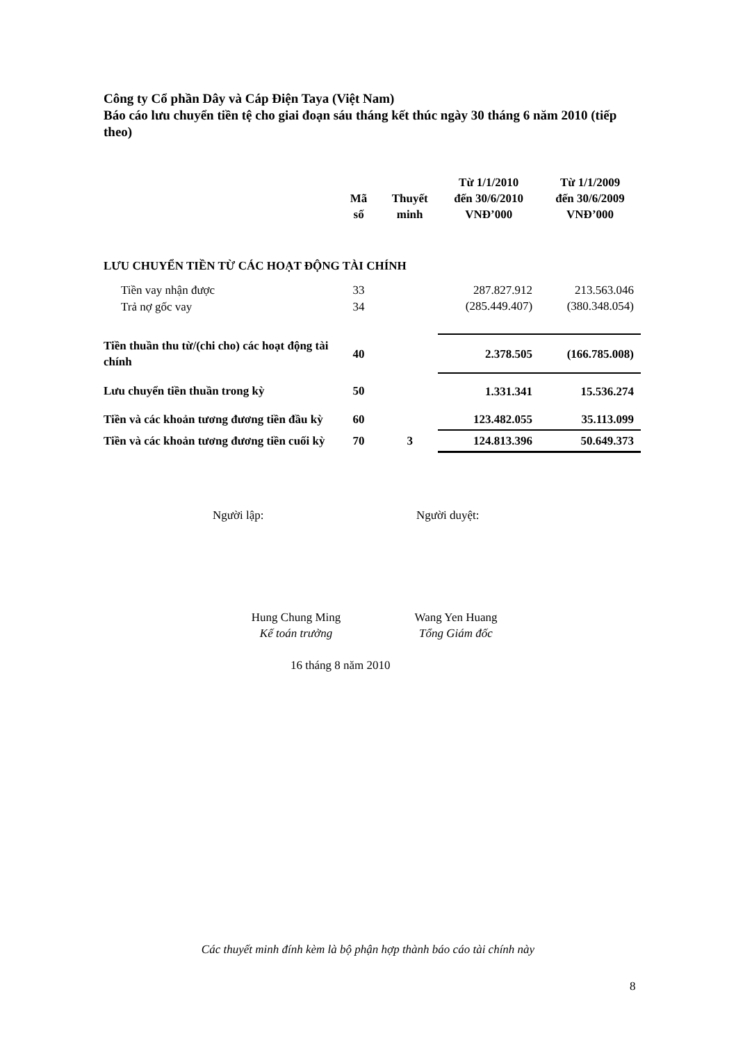Công ty Cổ phần Dây và Cáp Điện Taya (Việt Nam)
Báo cáo lưu chuyển tiền tệ cho giai đoạn sáu tháng kết thúc ngày 30 tháng 6 năm 2010 (tiếp theo)
| | Mã số | Thuyết minh | Từ 1/1/2010 đến 30/6/2010 VNĐ’000 | Từ 1/1/2009 đến 30/6/2009 VNĐ’000 |
| --- | --- | --- | --- | --- |
| LƯU CHUYỂN TIỀN TỪ CÁC HOẠT ĐỘNG TÀI CHÍNH | | | | |
| Tiền vay nhận được | 33 | | 287.827.912 | 213.563.046 |
| Trả nợ gốc vay | 34 | | (285.449.407) | (380.348.054) |
| Tiền thuần thu từ/(chi cho) các hoạt động tài chính | 40 | | 2.378.505 | (166.785.008) |
| Lưu chuyển tiền thuần trong kỳ | 50 | | 1.331.341 | 15.536.274 |
| Tiền và các khoản tương đương tiền đầu kỳ | 60 | | 123.482.055 | 35.113.099 |
| Tiền và các khoản tương đương tiền cuối kỳ | 70 | 3 | 124.813.396 | 50.649.373 |
Người lập: Người duyệt:
Hung Chung Ming
Kế toán trưởng
Wang Yen Huang
Tổng Giám đốc
16 tháng 8 năm 2010
Các thuyết minh đính kèm là bộ phận hợp thành báo cáo tài chính này
8